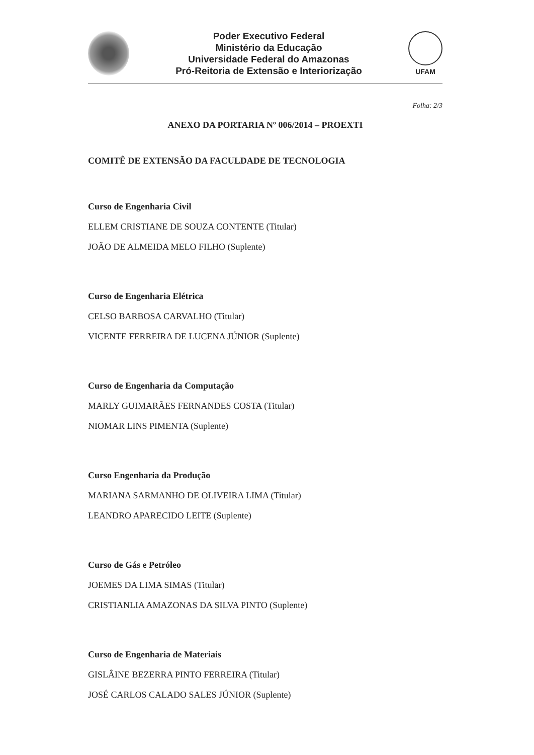Poder Executivo Federal
Ministério da Educação
Universidade Federal do Amazonas
Pró-Reitoria de Extensão e Interiorização
UFAM
Folha: 2/3
ANEXO DA PORTARIA Nº 006/2014 – PROEXTI
COMITÊ DE EXTENSÃO DA FACULDADE DE TECNOLOGIA
Curso de Engenharia Civil
ELLEM CRISTIANE DE SOUZA CONTENTE (Titular)
JOÃO DE ALMEIDA MELO FILHO (Suplente)
Curso de Engenharia Elétrica
CELSO BARBOSA CARVALHO (Titular)
VICENTE FERREIRA DE LUCENA JÚNIOR (Suplente)
Curso de Engenharia da Computação
MARLY GUIMARÃES FERNANDES COSTA (Titular)
NIOMAR LINS PIMENTA (Suplente)
Curso Engenharia da Produção
MARIANA SARMANHO DE OLIVEIRA LIMA (Titular)
LEANDRO APARECIDO LEITE (Suplente)
Curso de Gás e Petróleo
JOEMES DA LIMA SIMAS (Titular)
CRISTIANLIA AMAZONAS DA SILVA PINTO (Suplente)
Curso de Engenharia de Materiais
GISLÂINE BEZERRA PINTO FERREIRA (Titular)
JOSÉ CARLOS CALADO SALES JÚNIOR (Suplente)